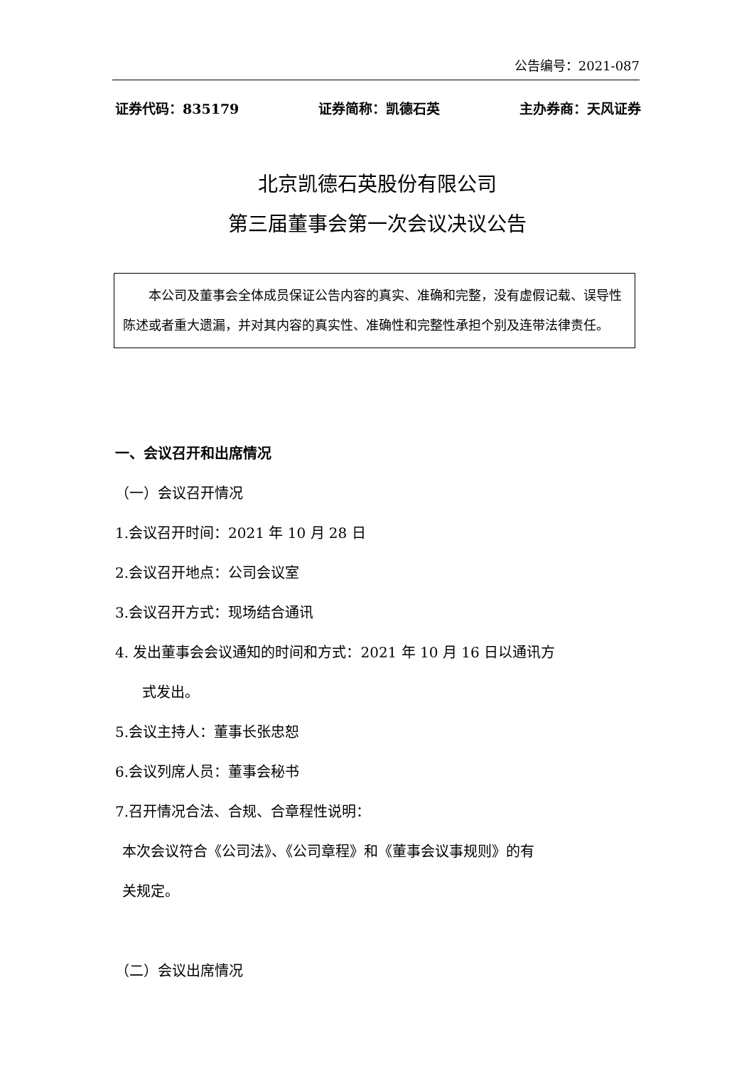公告编号：2021-087
证券代码：835179 证券简称：凯德石英 主办券商：天风证券
北京凯德石英股份有限公司
第三届董事会第一次会议决议公告
本公司及董事会全体成员保证公告内容的真实、准确和完整，没有虚假记载、误导性陈述或者重大遗漏，并对其内容的真实性、准确性和完整性承担个别及连带法律责任。
一、会议召开和出席情况
（一）会议召开情况
1.会议召开时间：2021 年 10 月 28 日
2.会议召开地点：公司会议室
3.会议召开方式：现场结合通讯
4. 发出董事会会议通知的时间和方式：2021 年 10 月 16 日以通讯方
式发出。
5.会议主持人：董事长张忠恕
6.会议列席人员：董事会秘书
7.召开情况合法、合规、合章程性说明：
本次会议符合《公司法》、《公司章程》和《董事会议事规则》的有
关规定。
（二）会议出席情况